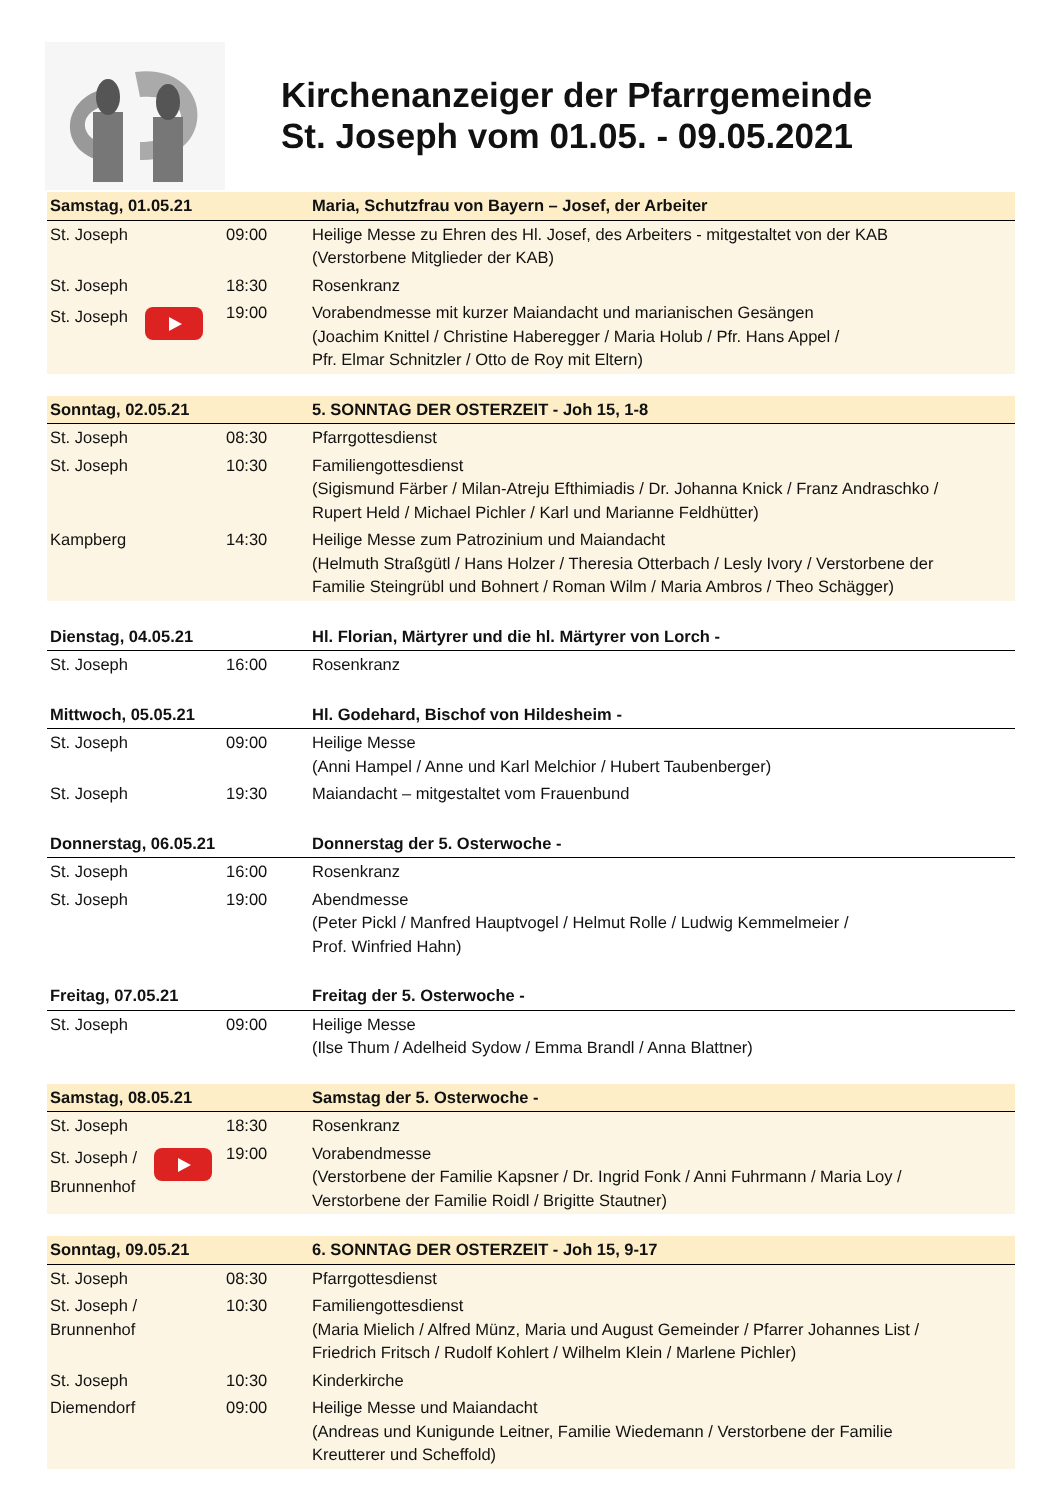Kirchenanzeiger der Pfarrgemeinde
St. Joseph vom 01.05. - 09.05.2021
| Samstag, 01.05.21 | | Maria, Schutzfrau von Bayern – Josef, der Arbeiter |
| --- | --- | --- |
| St. Joseph | 09:00 | Heilige Messe zu Ehren des Hl. Josef, des Arbeiters - mitgestaltet von der KAB (Verstorbene Mitglieder der KAB) |
| St. Joseph | 18:30 | Rosenkranz |
| St. Joseph | 19:00 | Vorabendmesse mit kurzer Maiandacht und marianischen Gesängen (Joachim Knittel / Christine Haberegger / Maria Holub / Pfr. Hans Appel / Pfr. Elmar Schnitzler / Otto de Roy mit Eltern) |
| Sonntag, 02.05.21 | | 5. SONNTAG DER OSTERZEIT - Joh 15, 1-8 |
| St. Joseph | 08:30 | Pfarrgottesdienst |
| St. Joseph | 10:30 | Familiengottesdienst (Sigismund Färber / Milan-Atreju Efthimiadis / Dr. Johanna Knick / Franz Andraschko / Rupert Held / Michael Pichler / Karl und Marianne Feldhütter) |
| Kampberg | 14:30 | Heilige Messe zum Patrozinium und Maiandacht (Helmuth Straßgütl / Hans Holzer / Theresia Otterbach / Lesly Ivory / Verstorbene der Familie Steingrübl und Bohnert / Roman Wilm / Maria Ambros / Theo Schägger) |
| Dienstag, 04.05.21 | | Hl. Florian, Märtyrer und die hl. Märtyrer von Lorch - |
| St. Joseph | 16:00 | Rosenkranz |
| Mittwoch, 05.05.21 | | Hl. Godehard, Bischof von Hildesheim - |
| St. Joseph | 09:00 | Heilige Messe (Anni Hampel / Anne und Karl Melchior / Hubert Taubenberger) |
| St. Joseph | 19:30 | Maiandacht – mitgestaltet vom Frauenbund |
| Donnerstag, 06.05.21 | | Donnerstag der 5. Osterwoche - |
| St. Joseph | 16:00 | Rosenkranz |
| St. Joseph | 19:00 | Abendmesse (Peter Pickl / Manfred Hauptvogel / Helmut Rolle / Ludwig Kemmelmeier / Prof. Winfried Hahn) |
| Freitag, 07.05.21 | | Freitag der 5. Osterwoche - |
| St. Joseph | 09:00 | Heilige Messe (Ilse Thum / Adelheid Sydow / Emma Brandl / Anna Blattner) |
| Samstag, 08.05.21 | | Samstag der 5. Osterwoche - |
| St. Joseph | 18:30 | Rosenkranz |
| St. Joseph / Brunnenhof | 19:00 | Vorabendmesse (Verstorbene der Familie Kapsner / Dr. Ingrid Fonk / Anni Fuhrmann / Maria Loy / Verstorbene der Familie Roidl / Brigitte Stautner) |
| Sonntag, 09.05.21 | | 6. SONNTAG DER OSTERZEIT - Joh 15, 9-17 |
| St. Joseph | 08:30 | Pfarrgottesdienst |
| St. Joseph / Brunnenhof | 10:30 | Familiengottesdienst (Maria Mielich / Alfred Münz, Maria und August Gemeinder / Pfarrer Johannes List / Friedrich Fritsch / Rudolf Kohlert / Wilhelm Klein / Marlene Pichler) |
| St. Joseph | 10:30 | Kinderkirche |
| Diemendorf | 09:00 | Heilige Messe und Maiandacht (Andreas und Kunigunde Leitner, Familie Wiedemann / Verstorbene der Familie Kreutterer und Scheffold) |